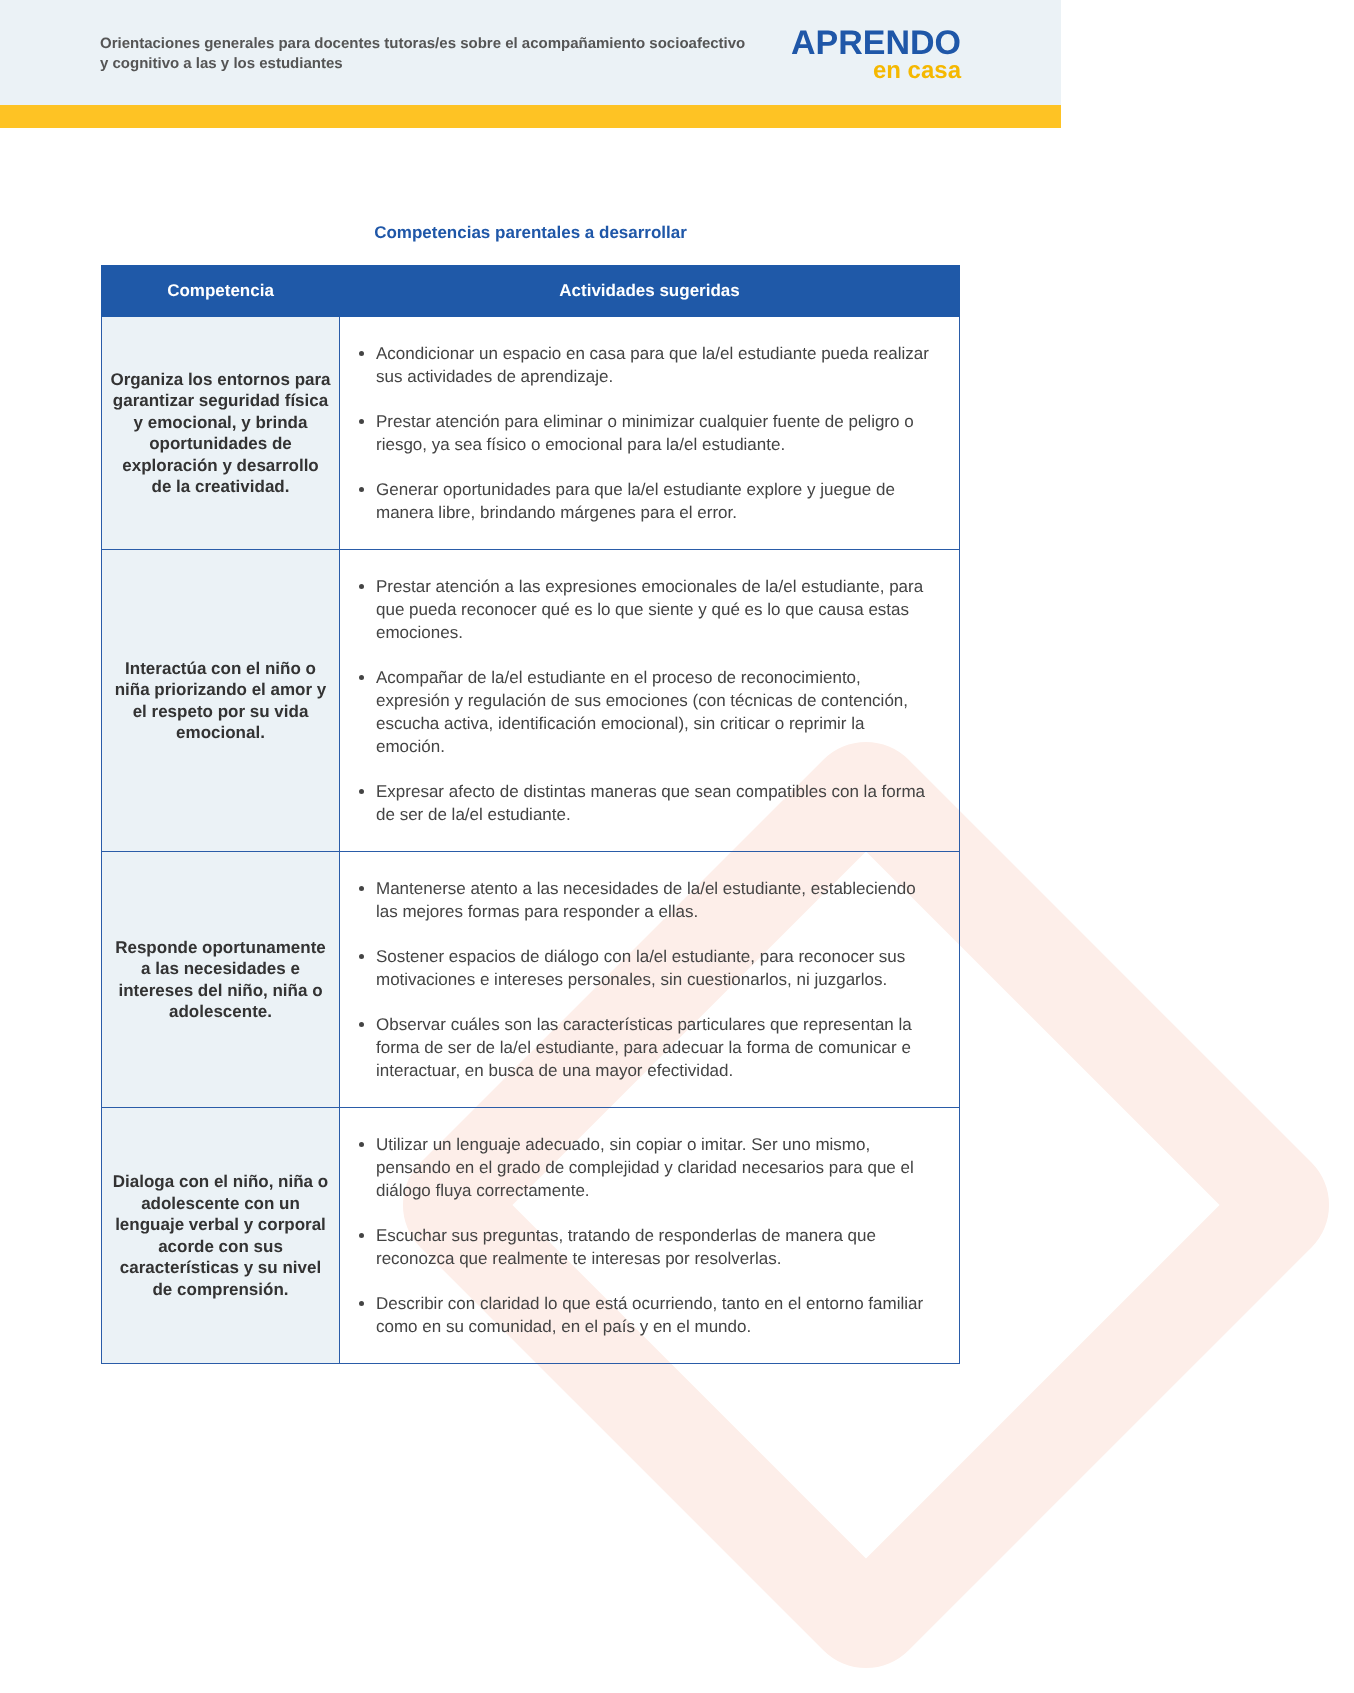Orientaciones generales para docentes tutoras/es sobre el acompañamiento socioafectivo y cognitivo a las y los estudiantes
APRENDO
en casa
Competencias parentales a desarrollar
| Competencia | Actividades sugeridas |
| --- | --- |
| Organiza los entornos para garantizar seguridad física y emocional, y brinda oportunidades de exploración y desarrollo de la creatividad. | Acondicionar un espacio en casa para que la/el estudiante pueda realizar sus actividades de aprendizaje. Prestar atención para eliminar o minimizar cualquier fuente de peligro o riesgo, ya sea físico o emocional para la/el estudiante. Generar oportunidades para que la/el estudiante explore y juegue de manera libre, brindando márgenes para el error. |
| Interactúa con el niño o niña priorizando el amor y el respeto por su vida emocional. | Prestar atención a las expresiones emocionales de la/el estudiante, para que pueda reconocer qué es lo que siente y qué es lo que causa estas emociones. Acompañar de la/el estudiante en el proceso de reconocimiento, expresión y regulación de sus emociones (con técnicas de contención, escucha activa, identificación emocional), sin criticar o reprimir la emoción. Expresar afecto de distintas maneras que sean compatibles con la forma de ser de la/el estudiante. |
| Responde oportunamente a las necesidades e intereses del niño, niña o adolescente. | Mantenerse atento a las necesidades de la/el estudiante, estableciendo las mejores formas para responder a ellas. Sostener espacios de diálogo con la/el estudiante, para reconocer sus motivaciones e intereses personales, sin cuestionarlos, ni juzgarlos. Observar cuáles son las características particulares que representan la forma de ser de la/el estudiante, para adecuar la forma de comunicar e interactuar, en busca de una mayor efectividad. |
| Dialoga con el niño, niña o adolescente con un lenguaje verbal y corporal acorde con sus características y su nivel de comprensión. | Utilizar un lenguaje adecuado, sin copiar o imitar. Ser uno mismo, pensando en el grado de complejidad y claridad necesarios para que el diálogo fluya correctamente. Escuchar sus preguntas, tratando de responderlas de manera que reconozca que realmente te interesas por resolverlas. Describir con claridad lo que está ocurriendo, tanto en el entorno familiar como en su comunidad, en el país y en el mundo. |